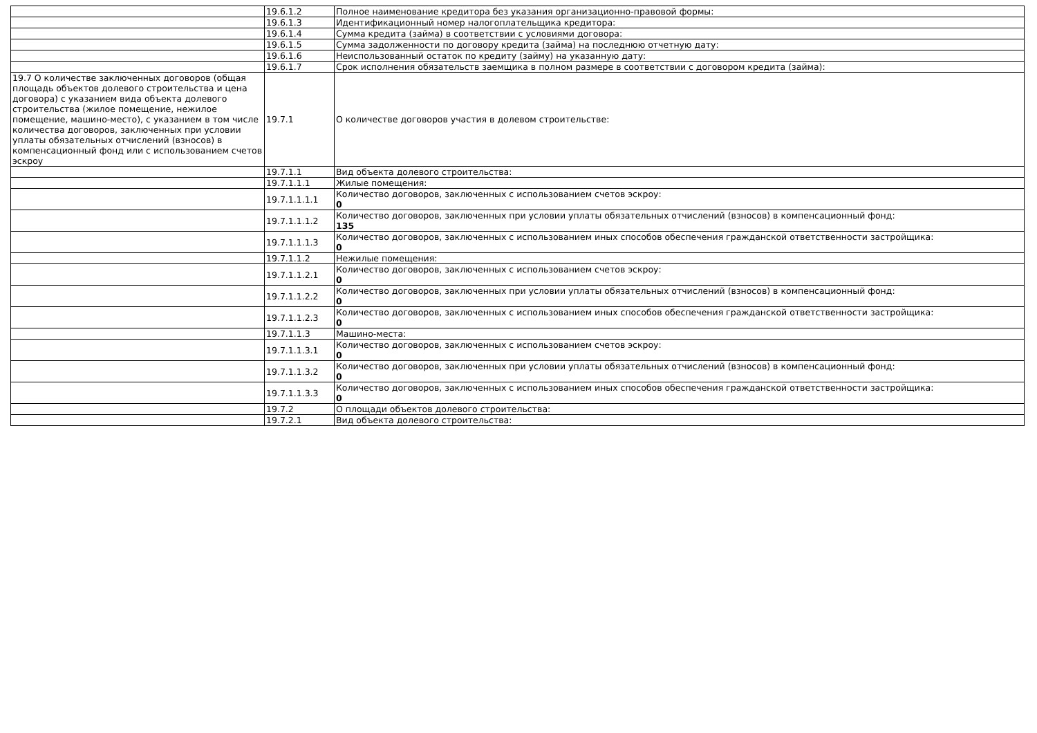| | 19.6.1.2 | Полное наименование кредитора без указания организационно-правовой формы: |
| | 19.6.1.3 | Идентификационный номер налогоплательщика кредитора: |
| | 19.6.1.4 | Сумма кредита (займа) в соответствии с условиями договора: |
| | 19.6.1.5 | Сумма задолженности по договору кредита (займа) на последнюю отчетную дату: |
| | 19.6.1.6 | Неиспользованный остаток по кредиту (займу) на указанную дату: |
| | 19.6.1.7 | Срок исполнения обязательств заемщика в полном размере в соответствии с договором кредита (займа): |
| 19.7 О количестве заключенных договоров (общая площадь объектов долевого строительства и цена договора) с указанием вида объекта долевого строительства (жилое помещение, нежилое помещение, машино-место), с указанием в том числе количества договоров, заключенных при условии уплаты обязательных отчислений (взносов) в компенсационный фонд или с использованием счетов эскроу | 19.7.1 | О количестве договоров участия в долевом строительстве: |
| | 19.7.1.1 | Вид объекта долевого строительства: |
| | 19.7.1.1.1 | Жилые помещения: |
| | 19.7.1.1.1.1 | Количество договоров, заключенных с использованием счетов эскроу: 0 |
| | 19.7.1.1.1.2 | Количество договоров, заключенных при условии уплаты обязательных отчислений (взносов) в компенсационный фонд: 135 |
| | 19.7.1.1.1.3 | Количество договоров, заключенных с использованием иных способов обеспечения гражданской ответственности застройщика: 0 |
| | 19.7.1.1.2 | Нежилые помещения: |
| | 19.7.1.1.2.1 | Количество договоров, заключенных с использованием счетов эскроу: 0 |
| | 19.7.1.1.2.2 | Количество договоров, заключенных при условии уплаты обязательных отчислений (взносов) в компенсационный фонд: 0 |
| | 19.7.1.1.2.3 | Количество договоров, заключенных с использованием иных способов обеспечения гражданской ответственности застройщика: 0 |
| | 19.7.1.1.3 | Машино-места: |
| | 19.7.1.1.3.1 | Количество договоров, заключенных с использованием счетов эскроу: 0 |
| | 19.7.1.1.3.2 | Количество договоров, заключенных при условии уплаты обязательных отчислений (взносов) в компенсационный фонд: 0 |
| | 19.7.1.1.3.3 | Количество договоров, заключенных с использованием иных способов обеспечения гражданской ответственности застройщика: 0 |
| | 19.7.2 | О площади объектов долевого строительства: |
| | 19.7.2.1 | Вид объекта долевого строительства: |